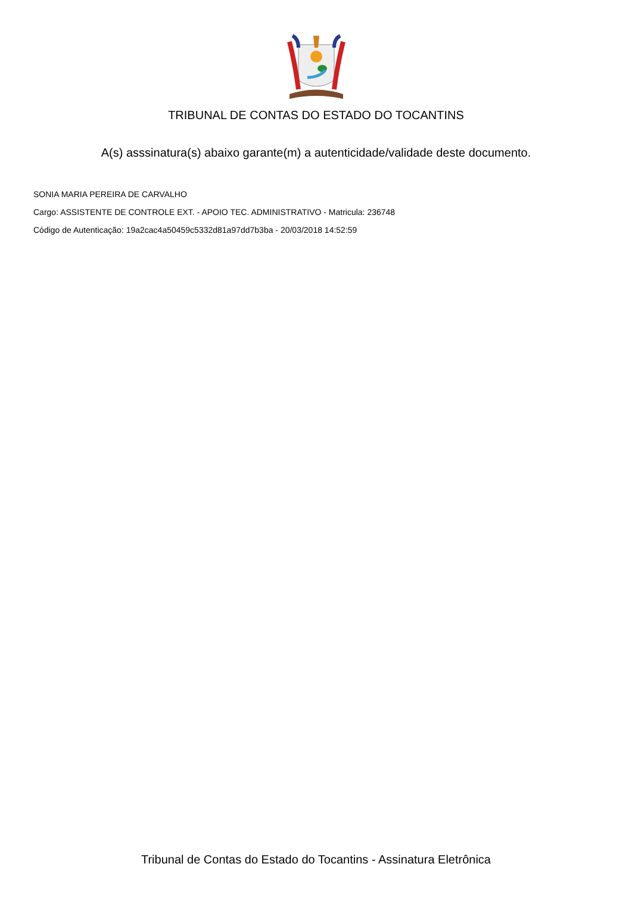TRIBUNAL DE CONTAS DO ESTADO DO TOCANTINS
A(s) asssinatura(s) abaixo garante(m) a autenticidade/validade deste documento.
SONIA MARIA PEREIRA DE CARVALHO
Cargo: ASSISTENTE DE CONTROLE EXT. - APOIO TEC. ADMINISTRATIVO - Matricula: 236748
Código de Autenticação: 19a2cac4a50459c5332d81a97dd7b3ba - 20/03/2018 14:52:59
Tribunal de Contas do Estado do Tocantins - Assinatura Eletrônica